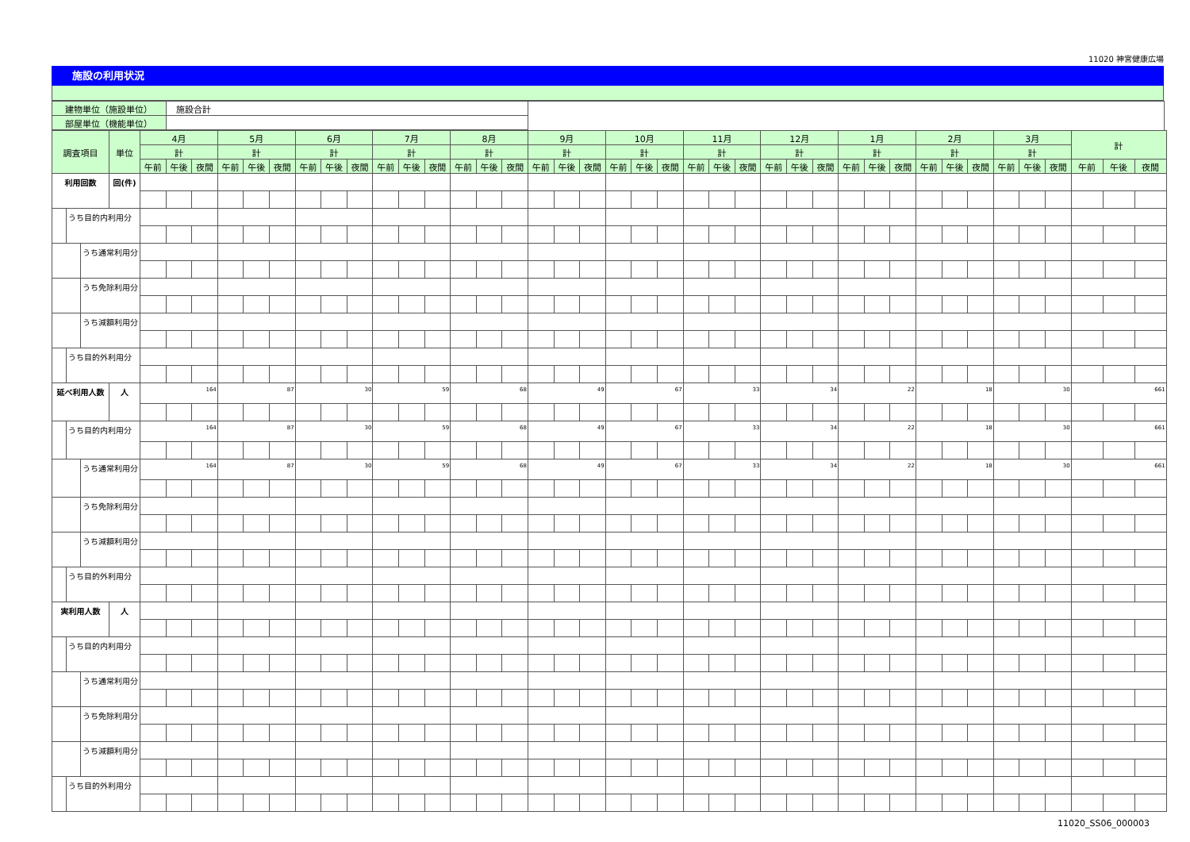11020 神宮健康広場
施設の利用状況
| 建物単位（施設単位） | 施設合計 | |
| 部屋単位（機能単位） | | |
| 調査項目 | | | 単位 | 4月 | | | 5月 | | | 6月 | | | 7月 | | | 8月 | | | 9月 | | | 10月 | | | 11月 | | | 12月 | | | 1月 | | | 2月 | | | 3月 | | | 計 | | |
| --- | --- | --- | --- | --- | --- | --- | --- | --- | --- | --- | --- | --- | --- | --- | --- | --- | --- | --- | --- | --- | --- | --- | --- | --- | --- | --- | --- | --- | --- | --- | --- | --- | --- | --- | --- | --- | --- | --- | --- | --- | --- | --- |
| | | | | 計 | | | 計 | | | 計 | | | 計 | | | 計 | | | 計 | | | 計 | | | 計 | | | 計 | | | 計 | | | 計 | | | 計 | | | | | |
| | | | | 午前 | 午後 | 夜間 | 午前 | 午後 | 夜間 | 午前 | 午後 | 夜間 | 午前 | 午後 | 夜間 | 午前 | 午後 | 夜間 | 午前 | 午後 | 夜間 | 午前 | 午後 | 夜間 | 午前 | 午後 | 夜間 | 午前 | 午後 | 夜間 | 午前 | 午後 | 夜間 | 午前 | 午後 | 夜間 | 午前 | 午後 | 夜間 | 午前 | 午後 | 夜間 |
| 利用回数 | | | 回(件) | | | | | | | | | | | | | | | | | | | | | | | | | | | | | | | | | | | | | | | |
| | うち目的内利用分 | | | | | | | | | | | | | | | | | | | | | | | | | | | | | | | | | | | | | | | | | |
| | | うち通常利用分 | | | | | | | | | | | | | | | | | | | | | | | | | | | | | | | | | | | | | | | | |
| | | うち免除利用分 | | | | | | | | | | | | | | | | | | | | | | | | | | | | | | | | | | | | | | | | |
| | | うち減額利用分 | | | | | | | | | | | | | | | | | | | | | | | | | | | | | | | | | | | | | | | | |
| | うち目的外利用分 | | | | | | | | | | | | | | | | | | | | | | | | | | | | | | | | | | | | | | | | | |
| 延べ利用人数 | | | 人 | 164 | | | 87 | | | 30 | | | 59 | | | 68 | | | 49 | | | 67 | | | 33 | | | 34 | | | 22 | | | 18 | | | 30 | | | 661 | | |
| | うち目的内利用分 | | | 164 | | | 87 | | | 30 | | | 59 | | | 68 | | | 49 | | | 67 | | | 33 | | | 34 | | | 22 | | | 18 | | | 30 | | | 661 | | |
| | | うち通常利用分 | | 164 | | | 87 | | | 30 | | | 59 | | | 68 | | | 49 | | | 67 | | | 33 | | | 34 | | | 22 | | | 18 | | | 30 | | | 661 | | |
| | | うち免除利用分 | | | | | | | | | | | | | | | | | | | | | | | | | | | | | | | | | | | | | | | | |
| | | うち減額利用分 | | | | | | | | | | | | | | | | | | | | | | | | | | | | | | | | | | | | | | | | |
| | うち目的外利用分 | | | | | | | | | | | | | | | | | | | | | | | | | | | | | | | | | | | | | | | | | |
| 実利用人数 | | | 人 | | | | | | | | | | | | | | | | | | | | | | | | | | | | | | | | | | | | | | | |
| | うち目的内利用分 | | | | | | | | | | | | | | | | | | | | | | | | | | | | | | | | | | | | | | | | | |
| | | うち通常利用分 | | | | | | | | | | | | | | | | | | | | | | | | | | | | | | | | | | | | | | | | |
| | | うち免除利用分 | | | | | | | | | | | | | | | | | | | | | | | | | | | | | | | | | | | | | | | | |
| | | うち減額利用分 | | | | | | | | | | | | | | | | | | | | | | | | | | | | | | | | | | | | | | | | |
| | うち目的外利用分 | | | | | | | | | | | | | | | | | | | | | | | | | | | | | | | | | | | | | | | | | |
11020_SS06_000003